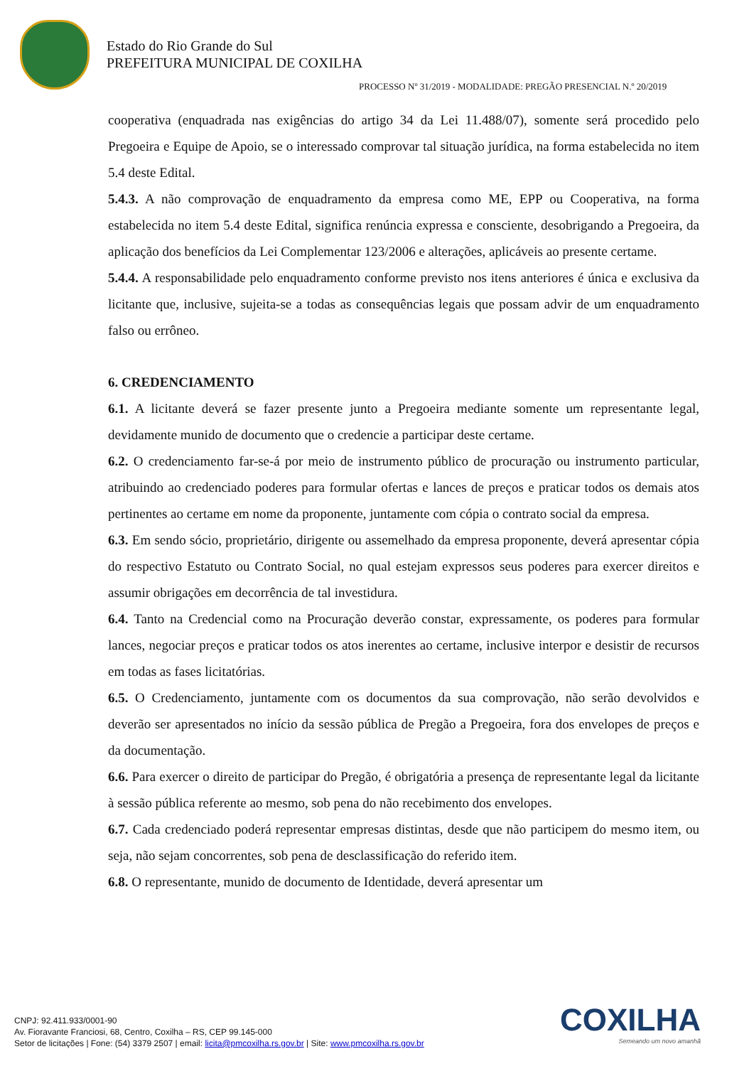Estado do Rio Grande do Sul
PREFEITURA MUNICIPAL DE COXILHA
PROCESSO Nº 31/2019 - MODALIDADE: PREGÃO PRESENCIAL N.º 20/2019
cooperativa (enquadrada nas exigências do artigo 34 da Lei 11.488/07), somente será procedido pelo Pregoeira e Equipe de Apoio, se o interessado comprovar tal situação jurídica, na forma estabelecida no item 5.4 deste Edital.
5.4.3. A não comprovação de enquadramento da empresa como ME, EPP ou Cooperativa, na forma estabelecida no item 5.4 deste Edital, significa renúncia expressa e consciente, desobrigando a Pregoeira, da aplicação dos benefícios da Lei Complementar 123/2006 e alterações, aplicáveis ao presente certame.
5.4.4. A responsabilidade pelo enquadramento conforme previsto nos itens anteriores é única e exclusiva da licitante que, inclusive, sujeita-se a todas as consequências legais que possam advir de um enquadramento falso ou errôneo.
6. CREDENCIAMENTO
6.1. A licitante deverá se fazer presente junto a Pregoeira mediante somente um representante legal, devidamente munido de documento que o credencie a participar deste certame.
6.2. O credenciamento far-se-á por meio de instrumento público de procuração ou instrumento particular, atribuindo ao credenciado poderes para formular ofertas e lances de preços e praticar todos os demais atos pertinentes ao certame em nome da proponente, juntamente com cópia o contrato social da empresa.
6.3. Em sendo sócio, proprietário, dirigente ou assemelhado da empresa proponente, deverá apresentar cópia do respectivo Estatuto ou Contrato Social, no qual estejam expressos seus poderes para exercer direitos e assumir obrigações em decorrência de tal investidura.
6.4. Tanto na Credencial como na Procuração deverão constar, expressamente, os poderes para formular lances, negociar preços e praticar todos os atos inerentes ao certame, inclusive interpor e desistir de recursos em todas as fases licitatórias.
6.5. O Credenciamento, juntamente com os documentos da sua comprovação, não serão devolvidos e deverão ser apresentados no início da sessão pública de Pregão a Pregoeira, fora dos envelopes de preços e da documentação.
6.6. Para exercer o direito de participar do Pregão, é obrigatória a presença de representante legal da licitante à sessão pública referente ao mesmo, sob pena do não recebimento dos envelopes.
6.7. Cada credenciado poderá representar empresas distintas, desde que não participem do mesmo item, ou seja, não sejam concorrentes, sob pena de desclassificação do referido item.
6.8. O representante, munido de documento de Identidade, deverá apresentar um
COXILHA
Semeando um novo amanhã
CNPJ: 92.411.933/0001-90
Av. Fioravante Franciosi, 68, Centro, Coxilha – RS, CEP 99.145-000
Setor de licitações | Fone: (54) 3379 2507 | email: licita@pmcoxilha.rs.gov.br | Site: www.pmcoxilha.rs.gov.br